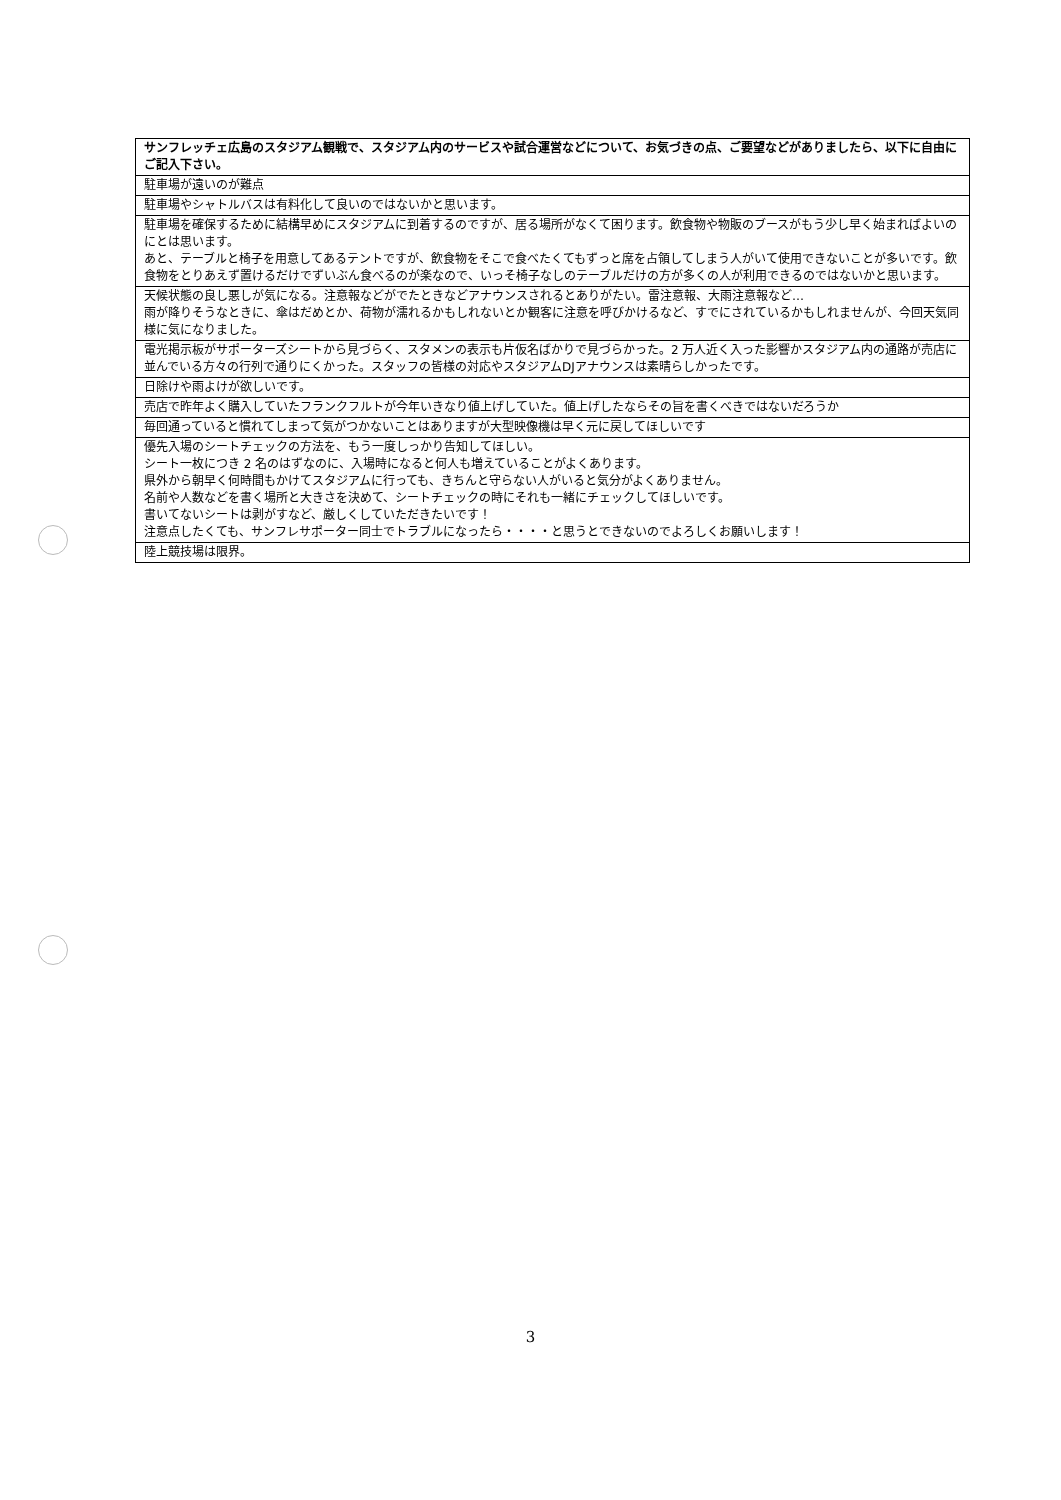| サンフレッチェ広島のスタジアム観戦で、スタジアム内のサービスや試合運営などについて、お気づきの点、ご要望などがありましたら、以下に自由にご記入下さい。 |
| --- |
| 駐車場が遠いのが難点 |
| 駐車場やシャトルバスは有料化して良いのではないかと思います。 |
| 駐車場を確保するために結構早めにスタジアムに到着するのですが、居る場所がなくて困ります。飲食物や物販のブースがもう少し早く始まればよいのにとは思います。 あと、テーブルと椅子を用意してあるテントですが、飲食物をそこで食べたくてもずっと席を占領してしまう人がいて使用できないことが多いです。飲食物をとりあえず置けるだけでずいぶん食べるのが楽なので、いっそ椅子なしのテーブルだけの方が多くの人が利用できるのではないかと思います。 |
| 天候状態の良し悪しが気になる。注意報などがでたときなどアナウンスされるとありがたい。雷注意報、大雨注意報など… 雨が降りそうなときに、傘はだめとか、荷物が濡れるかもしれないとか観客に注意を呼びかけるなど、すでにされているかもしれませんが、今回天気同様に気になりました。 |
| 電光掲示板がサポーターズシートから見づらく、スタメンの表示も片仮名ばかりで見づらかった。2 万人近く入った影響かスタジアム内の通路が売店に並んでいる方々の行列で通りにくかった。スタッフの皆様の対応やスタジアムDJアナウンスは素晴らしかったです。 |
| 日除けや雨よけが欲しいです。 |
| 売店で昨年よく購入していたフランクフルトが今年いきなり値上げしていた。値上げしたならその旨を書くべきではないだろうか |
| 毎回通っていると慣れてしまって気がつかないことはありますが大型映像機は早く元に戻してほしいです |
| 優先入場のシートチェックの方法を、もう一度しっかり告知してほしい。 シート一枚につき 2 名のはずなのに、入場時になると何人も増えていることがよくあります。 県外から朝早く何時間もかけてスタジアムに行っても、きちんと守らない人がいると気分がよくありません。 名前や人数などを書く場所と大きさを決めて、シートチェックの時にそれも一緒にチェックしてほしいです。 書いてないシートは剥がすなど、厳しくしていただきたいです！ 注意点したくても、サンフレサポーター同士でトラブルになったら・・・・と思うとできないのでよろしくお願いします！ |
| 陸上競技場は限界。 |
3